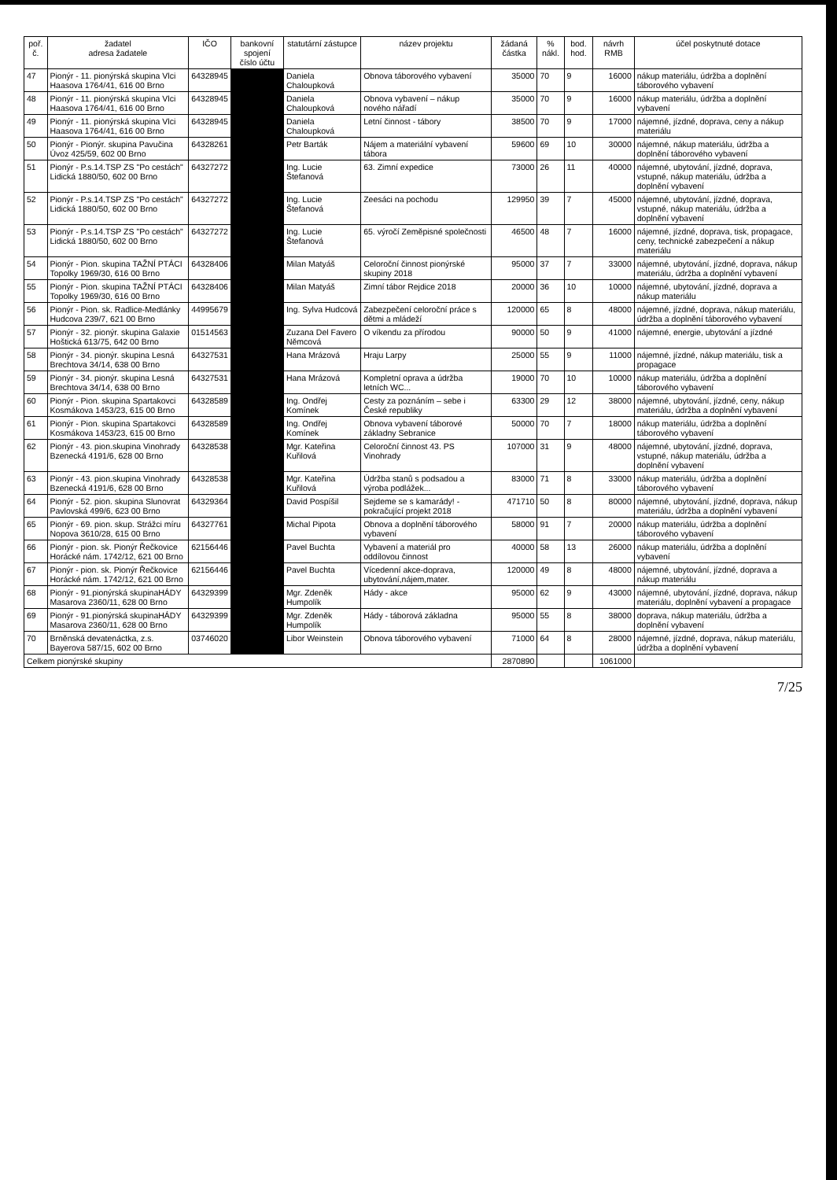| poř. č. | žadatel adresa žadatele | IČO | bankovní spojení číslo účtu | statutární zástupce | název projektu | žádaná částka | % nákl. | bod. hod. | návrh RMB | účel poskytnuté dotace |
| --- | --- | --- | --- | --- | --- | --- | --- | --- | --- | --- |
| 47 | Pionýr - 11. pionýrská skupina Vlci Haasova 1764/41, 616 00 Brno | 64328945 | | Daniela Chaloupková | Obnova táborového vybavení | 35000 | 70 | 9 | 16000 | nákup materiálu, údržba a doplnění táborového vybavení |
| 48 | Pionýr - 11. pionýrská skupina Vlci Haasova 1764/41, 616 00 Brno | 64328945 | | Daniela Chaloupková | Obnova vybavení – nákup nového nářadí | 35000 | 70 | 9 | 16000 | nákup materiálu, údržba a doplnění vybavení |
| 49 | Pionýr - 11. pionýrská skupina Vlci Haasova 1764/41, 616 00 Brno | 64328945 | | Daniela Chaloupková | Letní činnost - tábory | 38500 | 70 | 9 | 17000 | nájemné, jízdné, doprava, ceny a nákup materiálu |
| 50 | Pionýr - Pionýr. skupina Pavučina Úvoz 425/59, 602 00 Brno | 64328261 | | Petr Barták | Nájem a materiální vybavení tábora | 59600 | 69 | 10 | 30000 | nájemné, nákup materiálu, údržba a doplnění táborového vybavení |
| 51 | Pionýr - P.s.14.TSP ZS "Po cestách" Lidická 1880/50, 602 00 Brno | 64327272 | | Ing. Lucie Štefanová | 63. Zimní expedice | 73000 | 26 | 11 | 40000 | nájemné, ubytování, jízdné, doprava, vstupné, nákup materiálu, údržba a doplnění vybavení |
| 52 | Pionýr - P.s.14.TSP ZS "Po cestách" Lidická 1880/50, 602 00 Brno | 64327272 | | Ing. Lucie Štefanová | Zeesáci na pochodu | 129950 | 39 | 7 | 45000 | nájemné, ubytování, jízdné, doprava, vstupné, nákup materiálu, údržba a doplnění vybavení |
| 53 | Pionýr - P.s.14.TSP ZS "Po cestách" Lidická 1880/50, 602 00 Brno | 64327272 | | Ing. Lucie Štefanová | 65. výročí Zeměpisné společnosti | 46500 | 48 | 7 | 16000 | nájemné, jízdné, doprava, tisk, propagace, ceny, technické zabezpečení a nákup materiálu |
| 54 | Pionýr - Pion. skupina TAŽNÍ PTÁCI Topolky 1969/30, 616 00 Brno | 64328406 | | Milan Matyáš | Celoroční činnost pionýrské skupiny 2018 | 95000 | 37 | 7 | 33000 | nájemné, ubytování, jízdné, doprava, nákup materiálu, údržba a doplnění vybavení |
| 55 | Pionýr - Pion. skupina TAŽNÍ PTÁCI Topolky 1969/30, 616 00 Brno | 64328406 | | Milan Matyáš | Zimní tábor Rejdice 2018 | 20000 | 36 | 10 | 10000 | nájemné, ubytování, jízdné, doprava a nákup materiálu |
| 56 | Pionýr - Pion. sk. Radlice-Medlánky Hudcova 239/7, 621 00 Brno | 44995679 | | Ing. Sylva Hudcová | Zabezpečení celoroční práce s dětmi a mládeží | 120000 | 65 | 8 | 48000 | nájemné, jízdné, doprava, nákup materiálu, údržba a doplnění táborového vybavení |
| 57 | Pionýr - 32. pionýr. skupina Galaxie Hoštická 613/75, 642 00 Brno | 01514563 | | Zuzana Del Favero Němcová | O víkendu za přírodou | 90000 | 50 | 9 | 41000 | nájemné, energie, ubytování a jízdné |
| 58 | Pionýr - 34. pionýr. skupina Lesná Brechtova 34/14, 638 00 Brno | 64327531 | | Hana Mrázová | Hraju Larpy | 25000 | 55 | 9 | 11000 | nájemné, jízdné, nákup materiálu, tisk a propagace |
| 59 | Pionýr - 34. pionýr. skupina Lesná Brechtova 34/14, 638 00 Brno | 64327531 | | Hana Mrázová | Kompletní oprava a údržba letních WC... | 19000 | 70 | 10 | 10000 | nákup materiálu, údržba a doplnění táborového vybavení |
| 60 | Pionýr - Pion. skupina Spartakovci Kosmákova 1453/23, 615 00 Brno | 64328589 | | Ing. Ondřej Komínek | Cesty za poznáním – sebe i České republiky | 63300 | 29 | 12 | 38000 | nájemné, ubytování, jízdné, ceny, nákup materiálu, údržba a doplnění vybavení |
| 61 | Pionýr - Pion. skupina Spartakovci Kosmákova 1453/23, 615 00 Brno | 64328589 | | Ing. Ondřej Komínek | Obnova vybavení táborové základny Sebranice | 50000 | 70 | 7 | 18000 | nákup materiálu, údržba a doplnění táborového vybavení |
| 62 | Pionýr - 43. pion.skupina Vinohrady Bzenecká 4191/6, 628 00 Brno | 64328538 | | Mgr. Kateřina Kuřilová | Celoroční činnost 43. PS Vinohrady | 107000 | 31 | 9 | 48000 | nájemné, ubytování, jízdné, doprava, vstupné, nákup materiálu, údržba a doplnění vybavení |
| 63 | Pionýr - 43. pion.skupina Vinohrady Bzenecká 4191/6, 628 00 Brno | 64328538 | | Mgr. Kateřina Kuřilová | Údržba stanů s podsadou a výroba podlážek... | 83000 | 71 | 8 | 33000 | nákup materiálu, údržba a doplnění táborového vybavení |
| 64 | Pionýr - 52. pion. skupina Slunovrat Pavlovská 499/6, 623 00 Brno | 64329364 | | David Pospíšil | Sejdeme se s kamarády! -pokračující projekt 2018 | 471710 | 50 | 8 | 80000 | nájemné, ubytování, jízdné, doprava, nákup materiálu, údržba a doplnění vybavení |
| 65 | Pionýr - 69. pion. skup. Strážci míru Nopova 3610/28, 615 00 Brno | 64327761 | | Michal Pipota | Obnova a doplnění táborového vybavení | 58000 | 91 | 7 | 20000 | nákup materiálu, údržba a doplnění táborového vybavení |
| 66 | Pionýr - pion. sk. Pionýr Řečkovice Horácké nám. 1742/12, 621 00 Brno | 62156446 | | Pavel Buchta | Vybavení a materiál pro oddílovou činnost | 40000 | 58 | 13 | 26000 | nákup materiálu, údržba a doplnění vybavení |
| 67 | Pionýr - pion. sk. Pionýr Řečkovice Horácké nám. 1742/12, 621 00 Brno | 62156446 | | Pavel Buchta | Vícedenní akce-doprava, ubytování,nájem,mater. | 120000 | 49 | 8 | 48000 | nájemné, ubytování, jízdné, doprava a nákup materiálu |
| 68 | Pionýr - 91.pionýrská skupinaHÁDY Masarova 2360/11, 628 00 Brno | 64329399 | | Mgr. Zdeněk Humpolík | Hády - akce | 95000 | 62 | 9 | 43000 | nájemné, ubytování, jízdné, doprava, nákup materiálu, doplnění vybavení a propagace |
| 69 | Pionýr - 91.pionýrská skupinaHÁDY Masarova 2360/11, 628 00 Brno | 64329399 | | Mgr. Zdeněk Humpolík | Hády - táborová základna | 95000 | 55 | 8 | 38000 | doprava, nákup materiálu, údržba a doplnění vybavení |
| 70 | Brněnská devatenáctka, z.s. Bayerova 587/15, 602 00 Brno | 03746020 | | Libor Weinstein | Obnova táborového vybavení | 71000 | 64 | 8 | 28000 | nájemné, jízdné, doprava, nákup materiálu, údržba a doplnění vybavení |
| Celkem pionýrské skupiny | | | | | | 2870890 | | | 1061000 | |
7/25